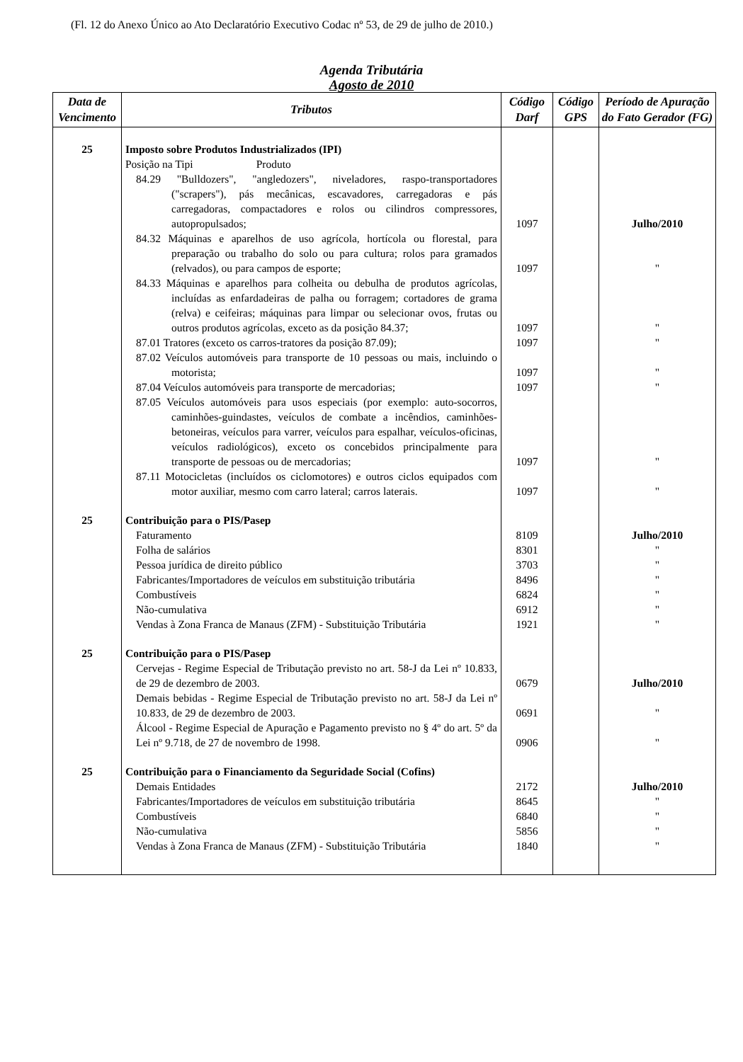(Fl. 12 do Anexo Único ao Ato Declaratório Executivo Codac nº 53, de 29 de julho de 2010.)
Agenda Tributária
Agosto de 2010
| Data de Vencimento | Tributos | Código Darf | Código GPS | Período de Apuração do Fato Gerador (FG) |
| --- | --- | --- | --- | --- |
| 25 | Imposto sobre Produtos Industrializados (IPI) | | | |
| | Posição na Tipi Produto | | | |
| | 84.29 "Bulldozers", "angledozers", niveladores, raspo-transportadores ("scrapers"), pás mecânicas, escavadores, carregadoras e pás carregadoras, compactadores e rolos ou cilindros compressores, autopropulsados; | 1097 | | Julho/2010 |
| | 84.32 Máquinas e aparelhos de uso agrícola, hortícola ou florestal, para preparação ou trabalho do solo ou para cultura; rolos para gramados (relvados), ou para campos de esporte; | 1097 | | " |
| | 84.33 Máquinas e aparelhos para colheita ou debulha de produtos agrícolas, incluídas as enfardadeiras de palha ou forragem; cortadores de grama (relva) e ceifeiras; máquinas para limpar ou selecionar ovos, frutas ou outros produtos agrícolas, exceto as da posição 84.37; | 1097 | | " |
| | 87.01 Tratores (exceto os carros-tratores da posição 87.09); | 1097 | | " |
| | 87.02 Veículos automóveis para transporte de 10 pessoas ou mais, incluindo o motorista; | 1097 | | " |
| | 87.04 Veículos automóveis para transporte de mercadorias; | 1097 | | " |
| | 87.05 Veículos automóveis para usos especiais (por exemplo: auto-socorros, caminhões-guindastes, veículos de combate a incêndios, caminhões-betoneiras, veículos para varrer, veículos para espalhar, veículos-oficinas, veículos radiológicos), exceto os concebidos principalmente para transporte de pessoas ou de mercadorias; | 1097 | | " |
| | 87.11 Motocicletas (incluídos os ciclomotores) e outros ciclos equipados com motor auxiliar, mesmo com carro lateral; carros laterais. | 1097 | | " |
| 25 | Contribuição para o PIS/Pasep | | | |
| | Faturamento | 8109 | | Julho/2010 |
| | Folha de salários | 8301 | | " |
| | Pessoa jurídica de direito público | 3703 | | " |
| | Fabricantes/Importadores de veículos em substituição tributária | 8496 | | " |
| | Combustíveis | 6824 | | " |
| | Não-cumulativa | 6912 | | " |
| | Vendas à Zona Franca de Manaus (ZFM) - Substituição Tributária | 1921 | | " |
| 25 | Contribuição para o PIS/Pasep | | | |
| | Cervejas - Regime Especial de Tributação previsto no art. 58-J da Lei nº 10.833, de 29 de dezembro de 2003. | 0679 | | Julho/2010 |
| | Demais bebidas - Regime Especial de Tributação previsto no art. 58-J da Lei nº 10.833, de 29 de dezembro de 2003. | 0691 | | " |
| | Álcool - Regime Especial de Apuração e Pagamento previsto no § 4º do art. 5º da Lei nº 9.718, de 27 de novembro de 1998. | 0906 | | " |
| 25 | Contribuição para o Financiamento da Seguridade Social (Cofins) | | | |
| | Demais Entidades | 2172 | | Julho/2010 |
| | Fabricantes/Importadores de veículos em substituição tributária | 8645 | | " |
| | Combustíveis | 6840 | | " |
| | Não-cumulativa | 5856 | | " |
| | Vendas à Zona Franca de Manaus (ZFM) - Substituição Tributária | 1840 | | " |